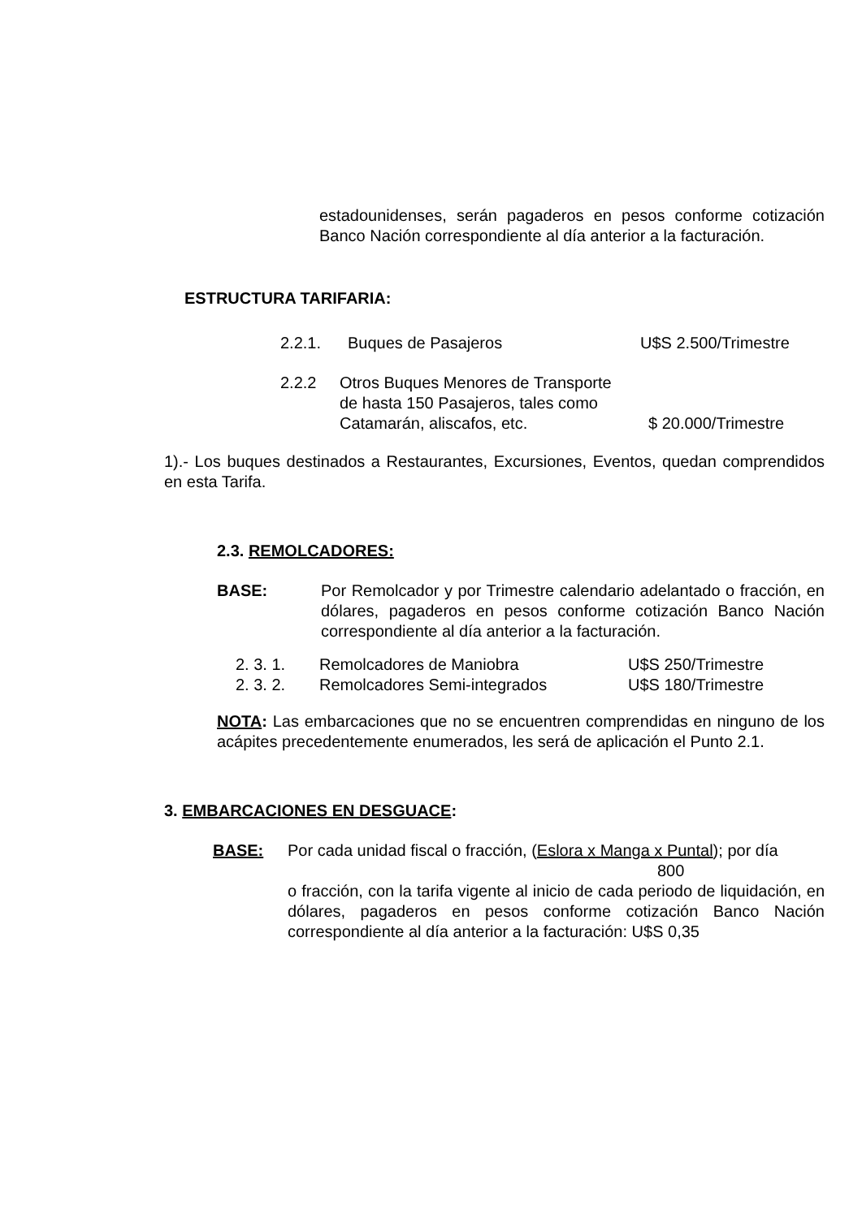estadounidenses, serán pagaderos en pesos conforme cotización Banco Nación correspondiente al día anterior a la facturación.
ESTRUCTURA TARIFARIA:
2.2.1. Buques de Pasajeros U$S 2.500/Trimestre
2.2.2 Otros Buques Menores de Transporte
de hasta 150 Pasajeros, tales como
Catamarán, aliscafos, etc. $ 20.000/Trimestre
1).- Los buques destinados a Restaurantes, Excursiones, Eventos, quedan comprendidos en esta Tarifa.
2.3. REMOLCADORES:
BASE: Por Remolcador y por Trimestre calendario adelantado o fracción, en dólares, pagaderos en pesos conforme cotización Banco Nación correspondiente al día anterior a la facturación.
2. 3. 1. Remolcadores de Maniobra U$S 250/Trimestre
2. 3. 2. Remolcadores Semi-integrados U$S 180/Trimestre
NOTA: Las embarcaciones que no se encuentren comprendidas en ninguno de los acápites precedentemente enumerados, les será de aplicación el Punto 2.1.
3. EMBARCACIONES EN DESGUACE:
BASE: Por cada unidad fiscal o fracción, (Eslora x Manga x Puntal); por día
800
o fracción, con la tarifa vigente al inicio de cada periodo de liquidación, en dólares, pagaderos en pesos conforme cotización Banco Nación correspondiente al día anterior a la facturación: U$S 0,35